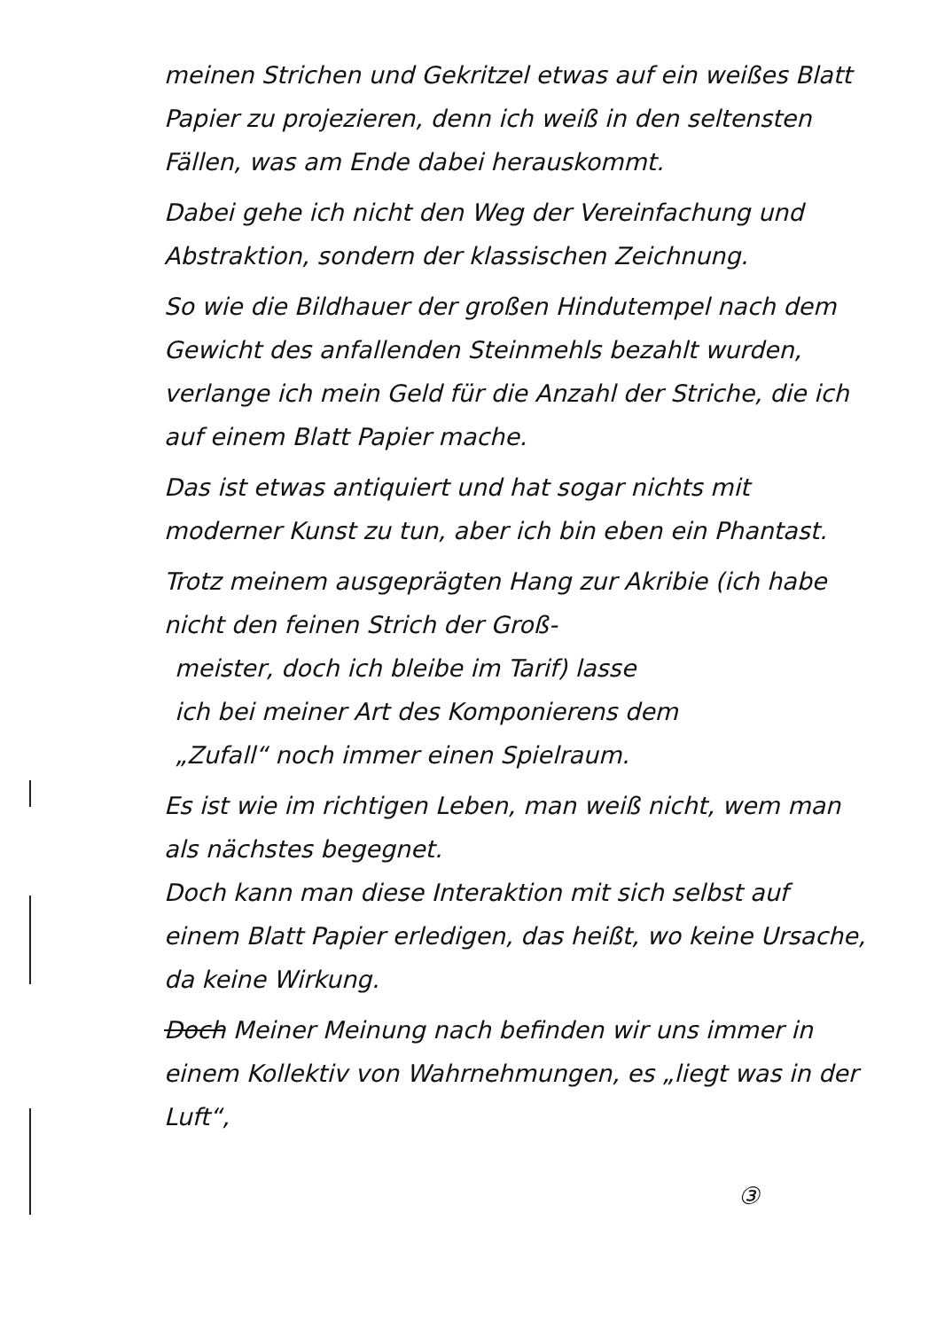meinen Strichen und Gekritzel etwas auf ein weißes Blatt Papier zu projezieren, denn ich weiß in den seltensten Fällen, was am Ende dabei herauskommt.
Dabei gehe ich nicht den Weg der Vereinfachung und Abstraktion, sondern der klassischen Zeichnung.
So wie die Bildhauer der großen Hindutempel nach dem Gewicht des anfallenden Steinmehls bezahlt wurden, verlange ich mein Geld für die Anzahl der Striche, die ich auf einem Blatt Papier mache.
Das ist etwas antiquiert und hat sogar nichts mit moderner Kunst zu tun, aber ich bin eben ein Phantast.
Trotz meinem ausgeprägten Hang zur Akribie (ich habe nicht den feinen Strich der Groß-
meister, doch ich bleibe im Tarif) lasse
ich bei meiner Art des Komponierens dem
„Zufall“ noch immer einen Spielraum.
Es ist wie im richtigen Leben, man weiß nicht, wem man als nächstes begegnet.
Doch kann man diese Interaktion mit sich selbst auf einem Blatt Papier erledigen, das heißt, wo keine Ursache, da keine Wirkung.
Doch Meiner Meinung nach befinden wir uns immer in einem Kollektiv von Wahrnehmungen, es „liegt was in der Luft“,
③